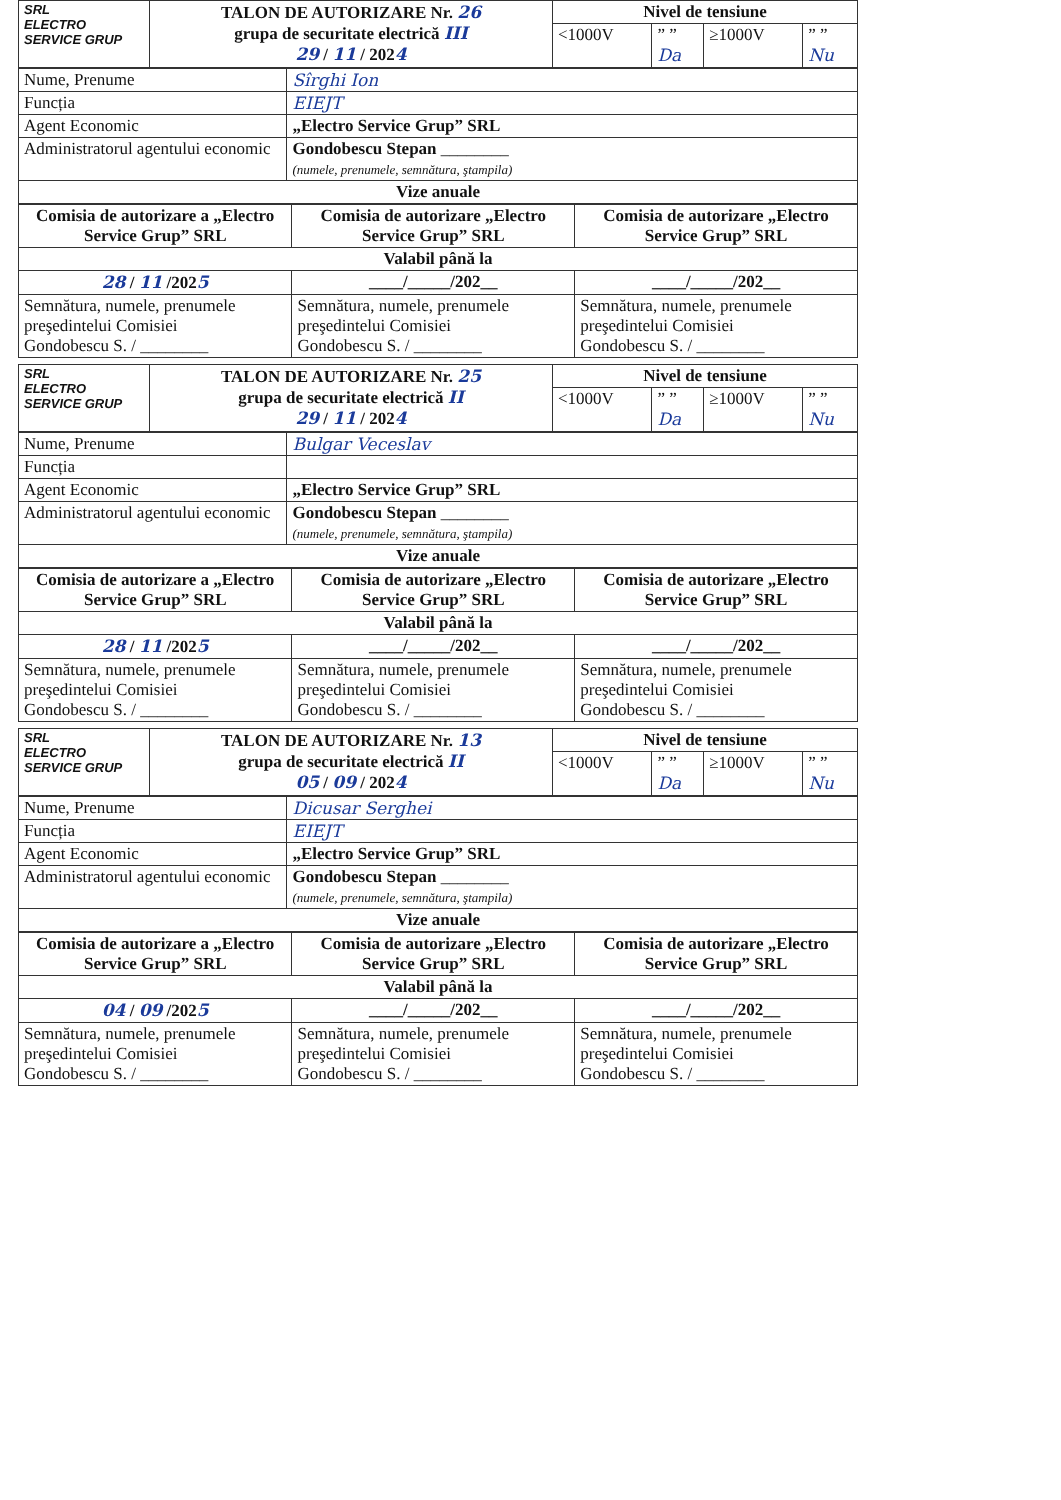| SRL ELECTRO SERVICE GRUP | TALON DE AUTORIZARE Nr. 26 grupa de securitate electrică III 29 / 11 / 202 4 | Nivel de tensiune | | | |
| | | <1000V | ” ” Da | ≥1000V | ” ” Nu |
| Nume, Prenume | Sîrghi Ion |
| Funcția | EIEJT |
| Agent Economic | „Electro Service Grup” SRL |
| Administratorul agentului economic | Gondobescu Stepan ________ (numele, prenumele, semnătura, ştampila) |
| Vize anuale | |
| Comisia de autorizare a „Electro Service Grup” SRL | Comisia de autorizare „Electro Service Grup” SRL | Comisia de autorizare „Electro Service Grup” SRL |
| --- | --- | --- |
| Valabil până la | | |
| 28 / 11 /202 5 | ____/_____/202__ | ____/_____/202__ |
| Semnătura, numele, prenumele preşedintelui Comisiei Gondobescu S. / ________ | Semnătura, numele, prenumele preşedintelui Comisiei Gondobescu S. / ________ | Semnătura, numele, prenumele preşedintelui Comisiei Gondobescu S. / ________ |
| SRL ELECTRO SERVICE GRUP | TALON DE AUTORIZARE Nr. 25 grupa de securitate electrică II 29 / 11 / 202 4 | Nivel de tensiune | | | |
| | | <1000V | ” ” Da | ≥1000V | ” ” Nu |
| Nume, Prenume | Bulgar Vecеslav |
| Funcția | |
| Agent Economic | „Electro Service Grup” SRL |
| Administratorul agentului economic | Gondobescu Stepan ________ (numele, prenumele, semnătura, ştampila) |
| Vize anuale | |
| Comisia de autorizare a „Electro Service Grup” SRL | Comisia de autorizare „Electro Service Grup” SRL | Comisia de autorizare „Electro Service Grup” SRL |
| --- | --- | --- |
| Valabil până la | | |
| 28 / 11 /202 5 | ____/_____/202__ | ____/_____/202__ |
| Semnătura, numele, prenumele preşedintelui Comisiei Gondobescu S. / ________ | Semnătura, numele, prenumele preşedintelui Comisiei Gondobescu S. / ________ | Semnătura, numele, prenumele preşedintelui Comisiei Gondobescu S. / ________ |
| SRL ELECTRO SERVICE GRUP | TALON DE AUTORIZARE Nr. 13 grupa de securitate electrică II 05 / 09 / 202 4 | Nivel de tensiune | | | |
| | | <1000V | ” ” Da | ≥1000V | ” ” Nu |
| Nume, Prenume | Dicusar Serghei |
| Funcția | EIEJT |
| Agent Economic | „Electro Service Grup” SRL |
| Administratorul agentului economic | Gondobescu Stepan ________ (numele, prenumele, semnătura, ştampila) |
| Vize anuale | |
| Comisia de autorizare a „Electro Service Grup” SRL | Comisia de autorizare „Electro Service Grup” SRL | Comisia de autorizare „Electro Service Grup” SRL |
| --- | --- | --- |
| Valabil până la | | |
| 04 / 09 /202 5 | ____/_____/202__ | ____/_____/202__ |
| Semnătura, numele, prenumele preşedintelui Comisiei Gondobescu S. / ________ | Semnătura, numele, prenumele preşedintelui Comisiei Gondobescu S. / ________ | Semnătura, numele, prenumele preşedintelui Comisiei Gondobescu S. / ________ |